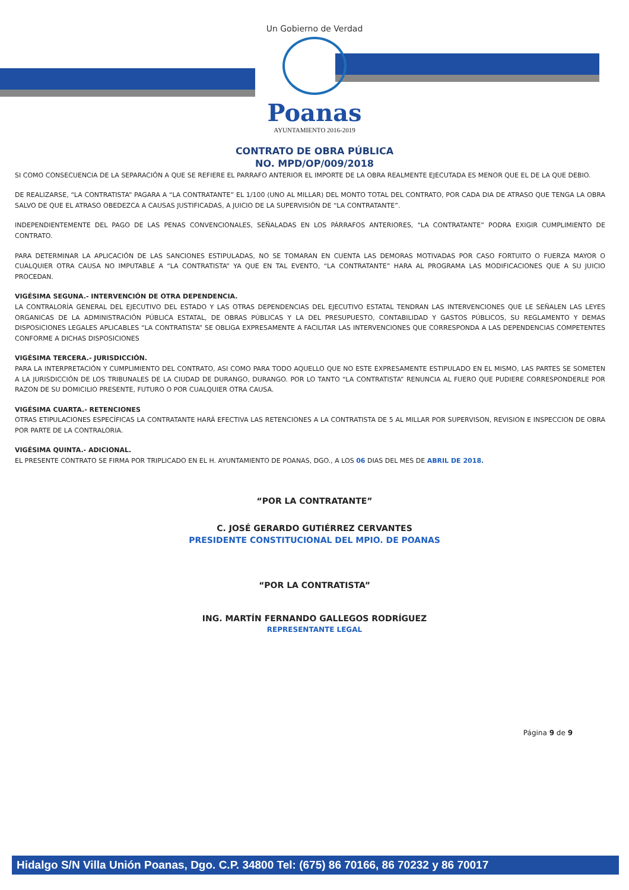Un Gobierno de Verdad
Poanas
AYUNTAMIENTO 2016-2019
CONTRATO DE OBRA PÚBLICA
NO. MPD/OP/009/2018
SI COMO CONSECUENCIA DE LA SEPARACIÓN A QUE SE REFIERE EL PARRAFO ANTERIOR EL IMPORTE DE LA OBRA REALMENTE EJECUTADA ES MENOR QUE EL DE LA QUE DEBIO.
DE REALIZARSE, “LA CONTRATISTA” PAGARA A “LA CONTRATANTE” EL 1/100 (UNO AL MILLAR) DEL MONTO TOTAL DEL CONTRATO, POR CADA DIA DE ATRASO QUE TENGA LA OBRA SALVO DE QUE EL ATRASO OBEDEZCA A CAUSAS JUSTIFICADAS, A JUICIO DE LA SUPERVISIÓN DE “LA CONTRATANTE”.
INDEPENDIENTEMENTE DEL PAGO DE LAS PENAS CONVENCIONALES, SEÑALADAS EN LOS PÁRRAFOS ANTERIORES, “LA CONTRATANTE” PODRA EXIGIR CUMPLIMIENTO DE CONTRATO.
PARA DETERMINAR LA APLICACIÓN DE LAS SANCIONES ESTIPULADAS, NO SE TOMARAN EN CUENTA LAS DEMORAS MOTIVADAS POR CASO FORTUITO O FUERZA MAYOR O CUALQUIER OTRA CAUSA NO IMPUTABLE A “LA CONTRATISTA” YA QUE EN TAL EVENTO, “LA CONTRATANTE” HARA AL PROGRAMA LAS MODIFICACIONES QUE A SU JUICIO PROCEDAN.
VIGÉSIMA SEGUNA.- INTERVENCIÓN DE OTRA DEPENDENCIA.
LA CONTRALORÍA GENERAL DEL EJECUTIVO DEL ESTADO Y LAS OTRAS DEPENDENCIAS DEL EJECUTIVO ESTATAL TENDRAN LAS INTERVENCIONES QUE LE SEÑALEN LAS LEYES ORGANICAS DE LA ADMINISTRACIÓN PÚBLICA ESTATAL, DE OBRAS PÚBLICAS Y LA DEL PRESUPUESTO, CONTABILIDAD Y GASTOS PÚBLICOS, SU REGLAMENTO Y DEMAS DISPOSICIONES LEGALES APLICABLES “LA CONTRATISTA” SE OBLIGA EXPRESAMENTE A FACILITAR LAS INTERVENCIONES QUE CORRESPONDA A LAS DEPENDENCIAS COMPETENTES CONFORME A DICHAS DISPOSICIONES
VIGÉSIMA TERCERA.- JURISDICCIÓN.
PARA LA INTERPRETACIÓN Y CUMPLIMIENTO DEL CONTRATO, ASI COMO PARA TODO AQUELLO QUE NO ESTE EXPRESAMENTE ESTIPULADO EN EL MISMO, LAS PARTES SE SOMETEN A LA JURISDICCIÓN DE LOS TRIBUNALES DE LA CIUDAD DE DURANGO, DURANGO. POR LO TANTO “LA CONTRATISTA” RENUNCIA AL FUERO QUE PUDIERE CORRESPONDERLE POR RAZON DE SU DOMICILIO PRESENTE, FUTURO O POR CUALQUIER OTRA CAUSA.
VIGÉSIMA CUARTA.- RETENCIONES
OTRAS ETIPULACIONES ESPECÍFICAS LA CONTRATANTE HARÁ EFECTIVA LAS RETENCIONES A LA CONTRATISTA DE 5 AL MILLAR POR SUPERVISON, REVISION E INSPECCION DE OBRA POR PARTE DE LA CONTRALORIA.
VIGÉSIMA QUINTA.- ADICIONAL.
EL PRESENTE CONTRATO SE FIRMA POR TRIPLICADO EN EL H. AYUNTAMIENTO DE POANAS, DGO., A LOS 06 DIAS DEL MES DE ABRIL DE 2018.
“POR LA CONTRATANTE”
C. JOSÉ GERARDO GUTIÉRREZ CERVANTES
PRESIDENTE CONSTITUCIONAL DEL MPIO. DE POANAS
“POR LA CONTRATISTA”
ING. MARTÍN FERNANDO GALLEGOS RODRÍGUEZ
REPRESENTANTE LEGAL
Página 9 de 9
Hidalgo S/N Villa Unión Poanas, Dgo. C.P. 34800 Tel: (675) 86 70166, 86 70232 y 86 70017